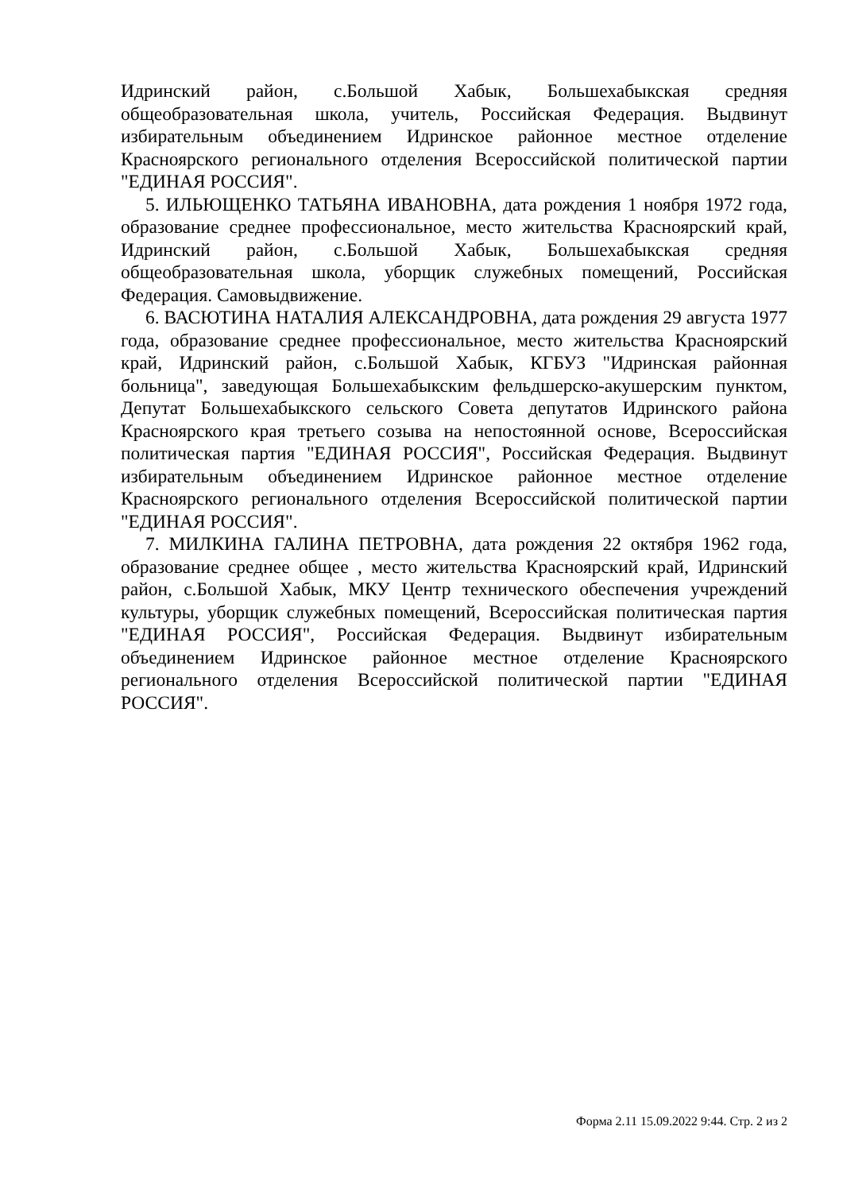Идринский район, с.Большой Хабык, Большехабыкская средняя общеобразовательная школа, учитель, Российская Федерация. Выдвинут избирательным объединением Идринское районное местное отделение Красноярского регионального отделения Всероссийской политической партии "ЕДИНАЯ РОССИЯ".
5. ИЛЬЮЩЕНКО ТАТЬЯНА ИВАНОВНА, дата рождения 1 ноября 1972 года, образование среднее профессиональное, место жительства Красноярский край, Идринский район, с.Большой Хабык, Большехабыкская средняя общеобразовательная школа, уборщик служебных помещений, Российская Федерация. Самовыдвижение.
6. ВАСЮТИНА НАТАЛИЯ АЛЕКСАНДРОВНА, дата рождения 29 августа 1977 года, образование среднее профессиональное, место жительства Красноярский край, Идринский район, с.Большой Хабык, КГБУЗ "Идринская районная больница", заведующая Большехабыкским фельдшерско-акушерским пунктом, Депутат Большехабыкского сельского Совета депутатов Идринского района Красноярского края третьего созыва на непостоянной основе, Всероссийская политическая партия "ЕДИНАЯ РОССИЯ", Российская Федерация. Выдвинут избирательным объединением Идринское районное местное отделение Красноярского регионального отделения Всероссийской политической партии "ЕДИНАЯ РОССИЯ".
7. МИЛКИНА ГАЛИНА ПЕТРОВНА, дата рождения 22 октября 1962 года, образование среднее общее , место жительства Красноярский край, Идринский район, с.Большой Хабык, МКУ Центр технического обеспечения учреждений культуры, уборщик служебных помещений, Всероссийская политическая партия "ЕДИНАЯ РОССИЯ", Российская Федерация. Выдвинут избирательным объединением Идринское районное местное отделение Красноярского регионального отделения Всероссийской политической партии "ЕДИНАЯ РОССИЯ".
Форма 2.11 15.09.2022 9:44. Стр. 2 из 2